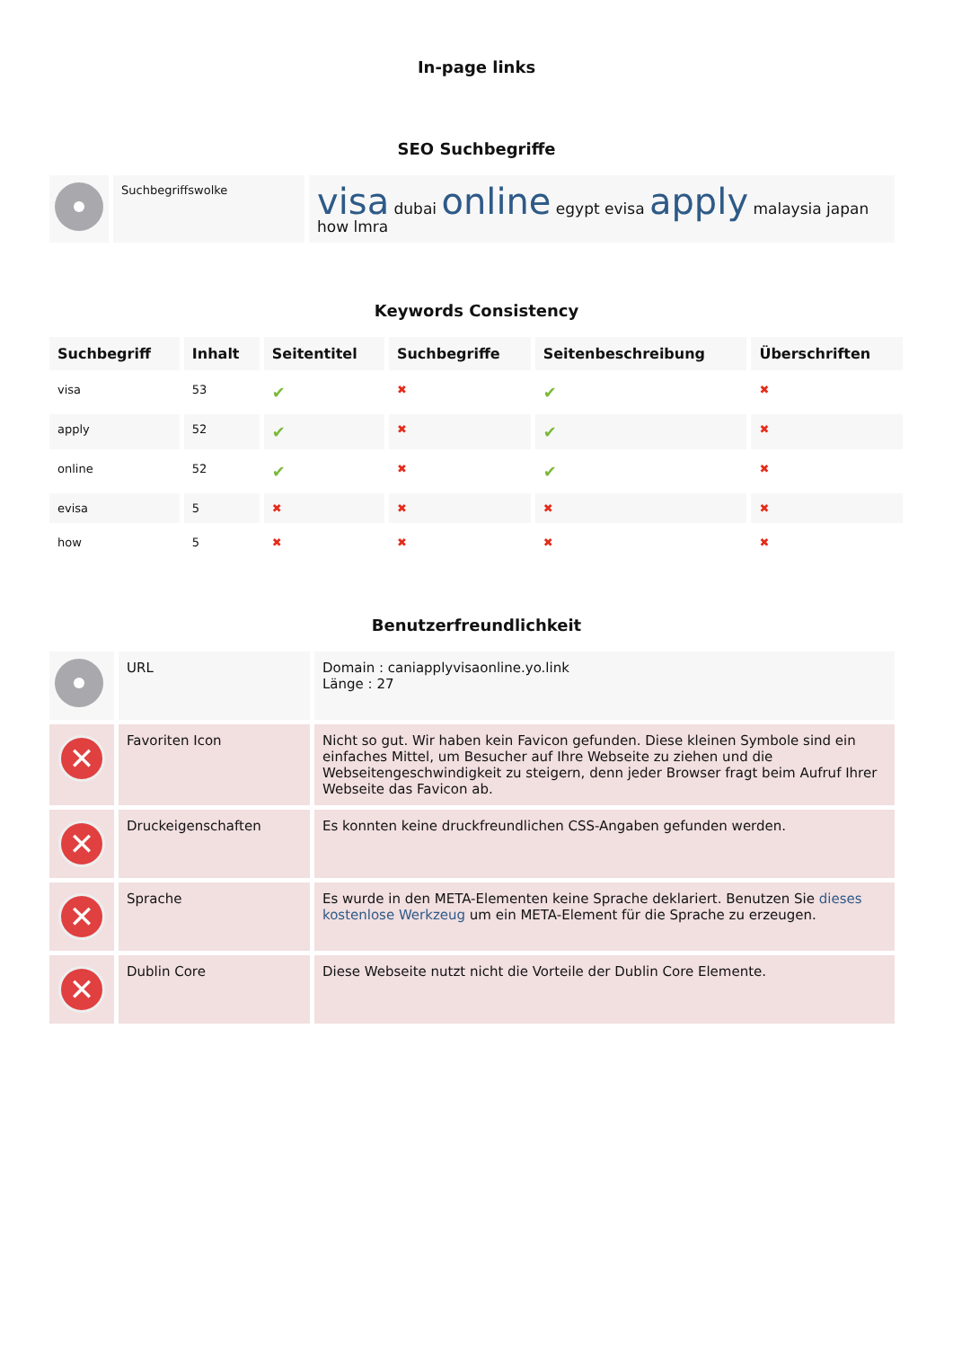In-page links
SEO Suchbegriffe
| | Suchbegriffswolke | visa dubai online egypt evisa apply malaysia japan how lmra |
Keywords Consistency
| Suchbegriff | Inhalt | Seitentitel | Suchbegriffe | Seitenbeschreibung | Überschriften |
| --- | --- | --- | --- | --- | --- |
| visa | 53 | ✔ | ✖ | ✔ | ✖ |
| apply | 52 | ✔ | ✖ | ✔ | ✖ |
| online | 52 | ✔ | ✖ | ✔ | ✖ |
| evisa | 5 | ✖ | ✖ | ✖ | ✖ |
| how | 5 | ✖ | ✖ | ✖ | ✖ |
Benutzerfreundlichkeit
| | URL | Domain : caniapplyvisaonline.yo.link Länge : 27 |
| ✕ | Favoriten Icon | Nicht so gut. Wir haben kein Favicon gefunden. Diese kleinen Symbole sind ein einfaches Mittel, um Besucher auf Ihre Webseite zu ziehen und die Webseitengeschwindigkeit zu steigern, denn jeder Browser fragt beim Aufruf Ihrer Webseite das Favicon ab. |
| ✕ | Druckeigenschaften | Es konnten keine druckfreundlichen CSS-Angaben gefunden werden. |
| ✕ | Sprache | Es wurde in den META-Elementen keine Sprache deklariert. Benutzen Sie dieses kostenlose Werkzeug um ein META-Element für die Sprache zu erzeugen. |
| ✕ | Dublin Core | Diese Webseite nutzt nicht die Vorteile der Dublin Core Elemente. |